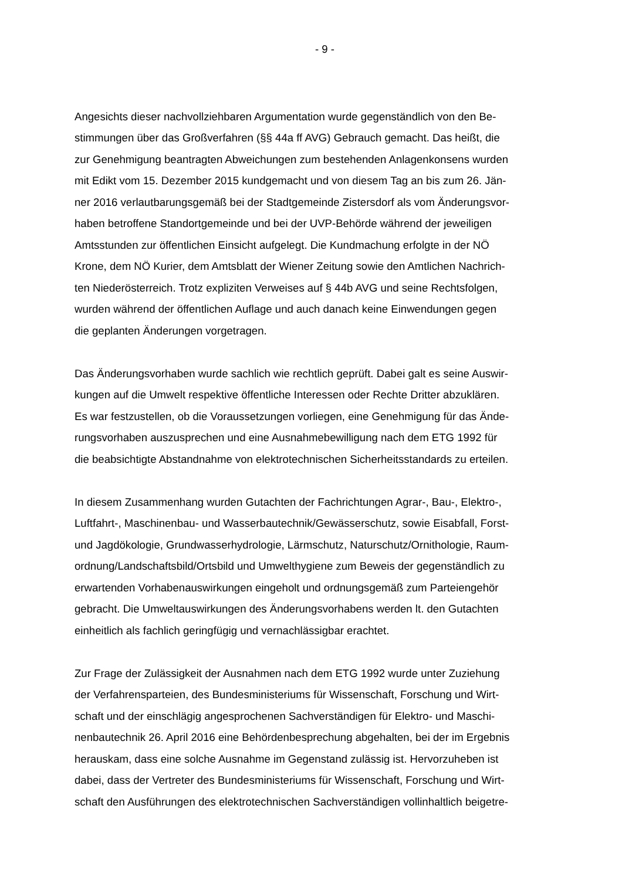- 9 -
Angesichts dieser nachvollziehbaren Argumentation wurde gegenständlich von den Be-
stimmungen über das Großverfahren (§§ 44a ff AVG) Gebrauch gemacht. Das heißt, die
zur Genehmigung beantragten Abweichungen zum bestehenden Anlagenkonsens wurden
mit Edikt vom 15. Dezember 2015 kundgemacht und von diesem Tag an bis zum 26. Jän-
ner 2016 verlautbarungsgemäß bei der Stadtgemeinde Zistersdorf als vom Änderungsvor-
haben betroffene Standortgemeinde und bei der UVP-Behörde während der jeweiligen
Amtsstunden zur öffentlichen Einsicht aufgelegt. Die Kundmachung erfolgte in der NÖ
Krone, dem NÖ Kurier, dem Amtsblatt der Wiener Zeitung sowie den Amtlichen Nachrich-
ten Niederösterreich. Trotz expliziten Verweises auf § 44b AVG und seine Rechtsfolgen,
wurden während der öffentlichen Auflage und auch danach keine Einwendungen gegen
die geplanten Änderungen vorgetragen.
Das Änderungsvorhaben wurde sachlich wie rechtlich geprüft. Dabei galt es seine Auswir-
kungen auf die Umwelt respektive öffentliche Interessen oder Rechte Dritter abzuklären.
Es war festzustellen, ob die Voraussetzungen vorliegen, eine Genehmigung für das Ände-
rungsvorhaben auszusprechen und eine Ausnahmebewilligung nach dem ETG 1992 für
die beabsichtigte Abstandnahme von elektrotechnischen Sicherheitsstandards zu erteilen.
In diesem Zusammenhang wurden Gutachten der Fachrichtungen Agrar-, Bau-, Elektro-,
Luftfahrt-, Maschinenbau- und Wasserbautechnik/Gewässerschutz, sowie Eisabfall, Forst-
und Jagdökologie, Grundwasserhydrologie, Lärmschutz, Naturschutz/Ornithologie, Raum-
ordnung/Landschaftsbild/Ortsbild und Umwelthygiene zum Beweis der gegenständlich zu
erwartenden Vorhabenauswirkungen eingeholt und ordnungsgemäß zum Parteiengehör
gebracht. Die Umweltauswirkungen des Änderungsvorhabens werden lt. den Gutachten
einheitlich als fachlich geringfügig und vernachlässigbar erachtet.
Zur Frage der Zulässigkeit der Ausnahmen nach dem ETG 1992 wurde unter Zuziehung
der Verfahrensparteien, des Bundesministeriums für Wissenschaft, Forschung und Wirt-
schaft und der einschlägig angesprochenen Sachverständigen für Elektro- und Maschi-
nenbautechnik 26. April 2016 eine Behördenbesprechung abgehalten, bei der im Ergebnis
herauskam, dass eine solche Ausnahme im Gegenstand zulässig ist. Hervorzuheben ist
dabei, dass der Vertreter des Bundesministeriums für Wissenschaft, Forschung und Wirt-
schaft den Ausführungen des elektrotechnischen Sachverständigen vollinhaltlich beigetre-